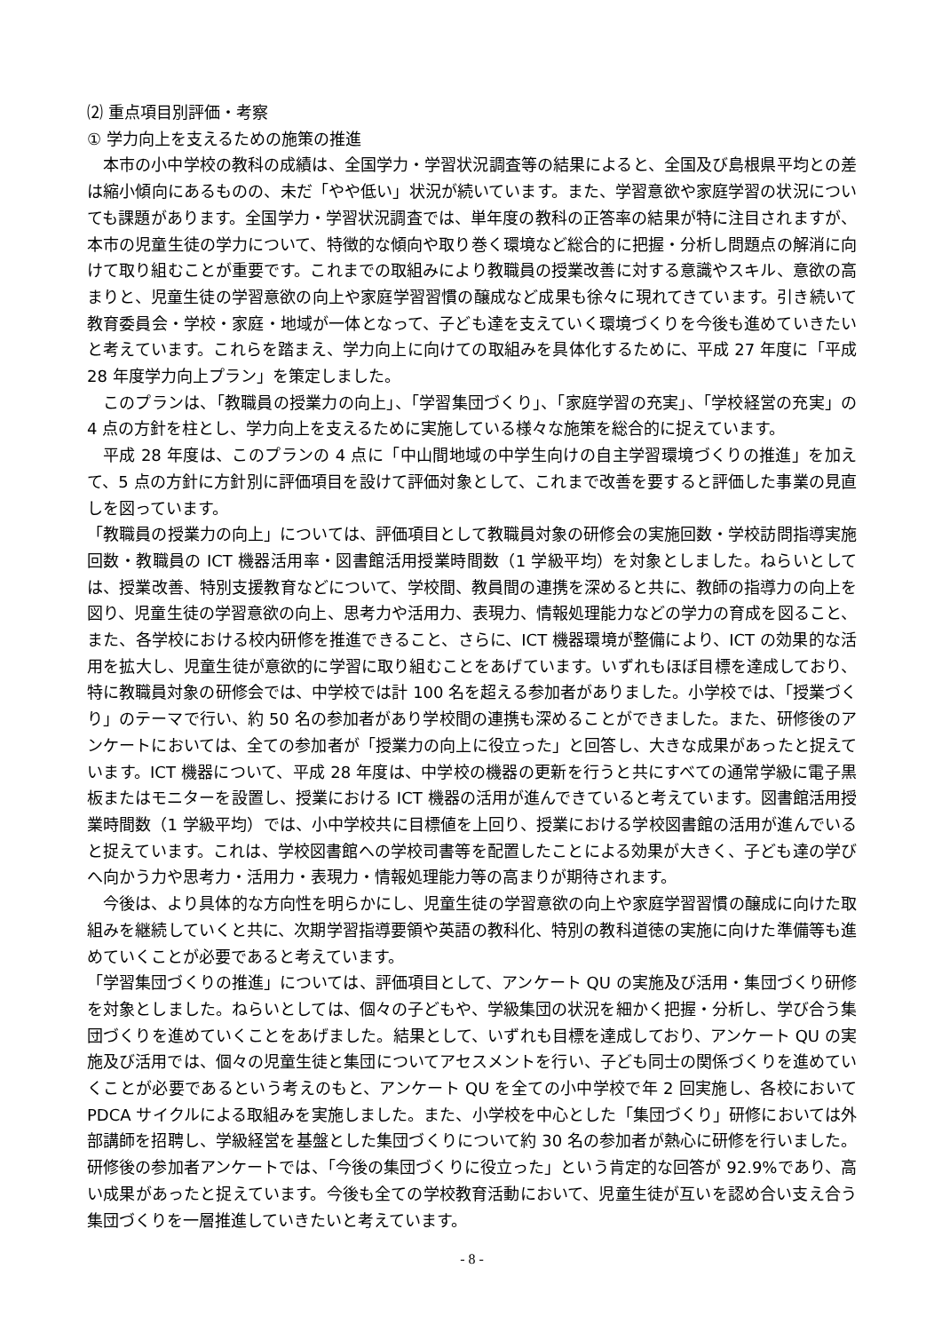⑵ 重点項目別評価・考察
① 学力向上を支えるための施策の推進
本市の小中学校の教科の成績は、全国学力・学習状況調査等の結果によると、全国及び島根県平均との差は縮小傾向にあるものの、未だ「やや低い」状況が続いています。また、学習意欲や家庭学習の状況についても課題があります。全国学力・学習状況調査では、単年度の教科の正答率の結果が特に注目されますが、本市の児童生徒の学力について、特徴的な傾向や取り巻く環境など総合的に把握・分析し問題点の解消に向けて取り組むことが重要です。これまでの取組みにより教職員の授業改善に対する意識やスキル、意欲の高まりと、児童生徒の学習意欲の向上や家庭学習習慣の醸成など成果も徐々に現れてきています。引き続いて教育委員会・学校・家庭・地域が一体となって、子ども達を支えていく環境づくりを今後も進めていきたいと考えています。これらを踏まえ、学力向上に向けての取組みを具体化するために、平成 27 年度に「平成 28 年度学力向上プラン」を策定しました。
このプランは、「教職員の授業力の向上」、「学習集団づくり」、「家庭学習の充実」、「学校経営の充実」の 4 点の方針を柱とし、学力向上を支えるために実施している様々な施策を総合的に捉えています。
平成 28 年度は、このプランの 4 点に「中山間地域の中学生向けの自主学習環境づくりの推進」を加えて、5 点の方針に方針別に評価項目を設けて評価対象として、これまで改善を要すると評価した事業の見直しを図っています。
「教職員の授業力の向上」については、評価項目として教職員対象の研修会の実施回数・学校訪問指導実施回数・教職員の ICT 機器活用率・図書館活用授業時間数（1 学級平均）を対象としました。ねらいとしては、授業改善、特別支援教育などについて、学校間、教員間の連携を深めると共に、教師の指導力の向上を図り、児童生徒の学習意欲の向上、思考力や活用力、表現力、情報処理能力などの学力の育成を図ること、また、各学校における校内研修を推進できること、さらに、ICT 機器環境が整備により、ICT の効果的な活用を拡大し、児童生徒が意欲的に学習に取り組むことをあげています。いずれもほぼ目標を達成しており、特に教職員対象の研修会では、中学校では計 100 名を超える参加者がありました。小学校では、「授業づくり」のテーマで行い、約 50 名の参加者があり学校間の連携も深めることができました。また、研修後のアンケートにおいては、全ての参加者が「授業力の向上に役立った」と回答し、大きな成果があったと捉えています。ICT 機器について、平成 28 年度は、中学校の機器の更新を行うと共にすべての通常学級に電子黒板またはモニターを設置し、授業における ICT 機器の活用が進んできていると考えています。図書館活用授業時間数（1 学級平均）では、小中学校共に目標値を上回り、授業における学校図書館の活用が進んでいると捉えています。これは、学校図書館への学校司書等を配置したことによる効果が大きく、子ども達の学びへ向かう力や思考力・活用力・表現力・情報処理能力等の高まりが期待されます。
今後は、より具体的な方向性を明らかにし、児童生徒の学習意欲の向上や家庭学習習慣の醸成に向けた取組みを継続していくと共に、次期学習指導要領や英語の教科化、特別の教科道徳の実施に向けた準備等も進めていくことが必要であると考えています。
「学習集団づくりの推進」については、評価項目として、アンケート QU の実施及び活用・集団づくり研修を対象としました。ねらいとしては、個々の子どもや、学級集団の状況を細かく把握・分析し、学び合う集団づくりを進めていくことをあげました。結果として、いずれも目標を達成しており、アンケート QU の実施及び活用では、個々の児童生徒と集団についてアセスメントを行い、子ども同士の関係づくりを進めていくことが必要であるという考えのもと、アンケート QU を全ての小中学校で年 2 回実施し、各校において PDCA サイクルによる取組みを実施しました。また、小学校を中心とした「集団づくり」研修においては外部講師を招聘し、学級経営を基盤とした集団づくりについて約 30 名の参加者が熱心に研修を行いました。研修後の参加者アンケートでは、「今後の集団づくりに役立った」という肯定的な回答が 92.9%であり、高い成果があったと捉えています。今後も全ての学校教育活動において、児童生徒が互いを認め合い支え合う集団づくりを一層推進していきたいと考えています。
- 8 -